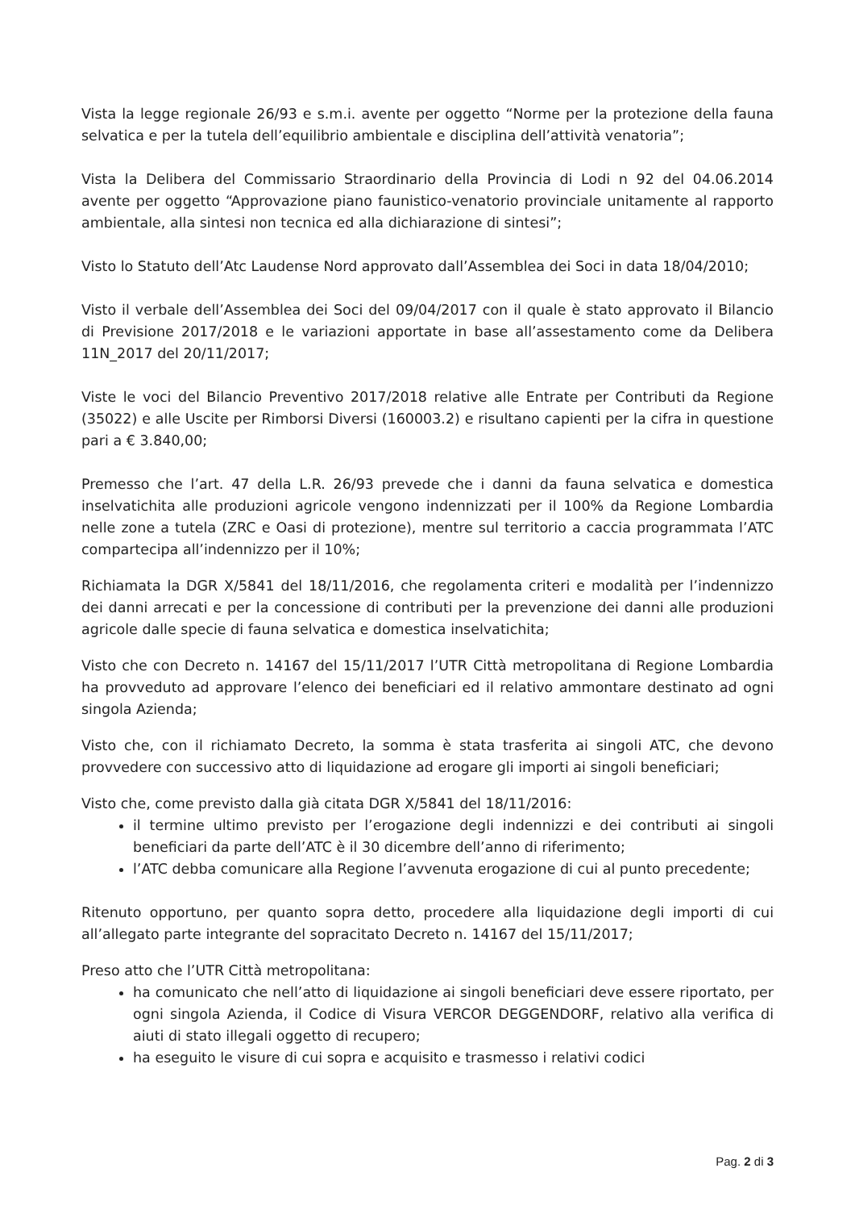Vista la legge regionale 26/93 e s.m.i. avente per oggetto “Norme per la protezione della fauna selvatica e per la tutela dell’equilibrio ambientale e disciplina dell’attività venatoria”;
Vista la Delibera del Commissario Straordinario della Provincia di Lodi n 92 del 04.06.2014 avente per oggetto “Approvazione piano faunistico-venatorio provinciale unitamente al rapporto ambientale, alla sintesi non tecnica ed alla dichiarazione di sintesi”;
Visto lo Statuto dell’Atc Laudense Nord approvato dall’Assemblea dei Soci in data 18/04/2010;
Visto il verbale dell’Assemblea dei Soci del 09/04/2017 con il quale è stato approvato il Bilancio di Previsione 2017/2018 e le variazioni apportate in base all’assestamento come da Delibera 11N_2017 del 20/11/2017;
Viste le voci del Bilancio Preventivo 2017/2018 relative alle Entrate per Contributi da Regione (35022) e alle Uscite per Rimborsi Diversi (160003.2) e risultano capienti per la cifra in questione pari a € 3.840,00;
Premesso che l’art. 47 della L.R. 26/93 prevede che i danni da fauna selvatica e domestica inselvatichita alle produzioni agricole vengono indennizzati per il 100% da Regione Lombardia nelle zone a tutela (ZRC e Oasi di protezione), mentre sul territorio a caccia programmata l’ATC compartecipa all’indennizzo per il 10%;
Richiamata la DGR X/5841 del 18/11/2016, che regolamenta criteri e modalità per l’indennizzo dei danni arrecati e per la concessione di contributi per la prevenzione dei danni alle produzioni agricole dalle specie di fauna selvatica e domestica inselvatichita;
Visto che con Decreto n. 14167 del 15/11/2017 l’UTR Città metropolitana di Regione Lombardia ha provveduto ad approvare l’elenco dei beneficiari ed il relativo ammontare destinato ad ogni singola Azienda;
Visto che, con il richiamato Decreto, la somma è stata trasferita ai singoli ATC, che devono provvedere con successivo atto di liquidazione ad erogare gli importi ai singoli beneficiari;
Visto che, come previsto dalla già citata DGR X/5841 del 18/11/2016:
il termine ultimo previsto per l’erogazione degli indennizzi e dei contributi ai singoli beneficiari da parte dell’ATC è il 30 dicembre dell’anno di riferimento;
l’ATC debba comunicare alla Regione l’avvenuta erogazione di cui al punto precedente;
Ritenuto opportuno, per quanto sopra detto, procedere alla liquidazione degli importi di cui all’allegato parte integrante del sopracitato Decreto n. 14167 del 15/11/2017;
Preso atto che l’UTR Città metropolitana:
ha comunicato che nell’atto di liquidazione ai singoli beneficiari deve essere riportato, per ogni singola Azienda, il Codice di Visura VERCOR DEGGENDORF, relativo alla verifica di aiuti di stato illegali oggetto di recupero;
ha eseguito le visure di cui sopra e acquisito e trasmesso i relativi codici
Pag. 2 di 3